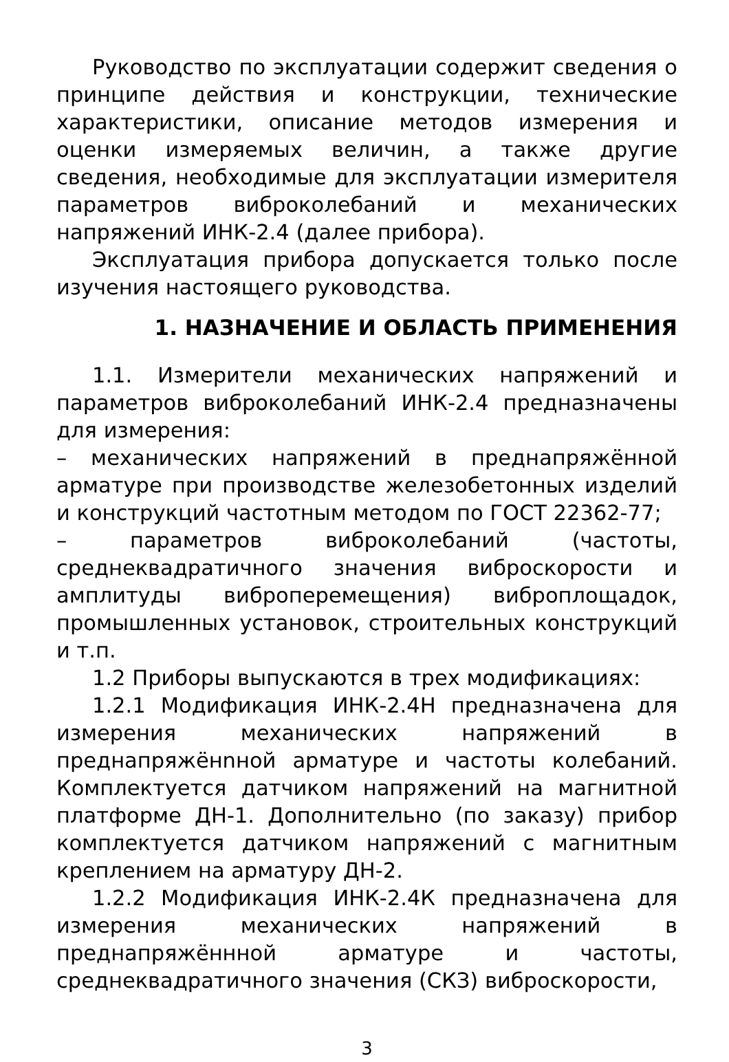Руководство по эксплуатации содержит сведения о принципе действия и конструкции, технические характеристики, описание методов измерения и оценки измеряемых величин, а также другие сведения, необходимые для эксплуатации измерителя параметров виброколебаний и механических напряжений ИНК-2.4 (далее прибора).
Эксплуатация прибора допускается только после изучения настоящего руководства.
1. НАЗНАЧЕНИЕ И ОБЛАСТЬ ПРИМЕНЕНИЯ
1.1. Измерители механических напряжений и параметров виброколебаний ИНК-2.4 предназначены для измерения:
– механических напряжений в преднапряжённой арматуре при производстве железобетонных изделий и конструкций частотным методом по ГОСТ 22362-77;
– параметров виброколебаний (частоты, среднеквадратичного значения виброскорости и амплитуды виброперемещения) виброплощадок, промышленных установок, строительных конструкций и т.п.
1.2 Приборы выпускаются в трех модификациях:
1.2.1 Модификация ИНК-2.4Н предназначена для измерения механических напряжений в преднапряжёнnной арматуре и частоты колебаний. Комплектуется датчиком напряжений на магнитной платформе ДН-1. Дополнительно (по заказу) прибор комплектуется датчиком напряжений с магнитным креплением на арматуру ДН-2.
1.2.2 Модификация ИНК-2.4К предназначена для измерения механических напряжений в преднапряжённной арматуре и частоты, среднеквадратичного значения (СКЗ) виброскорости,
3